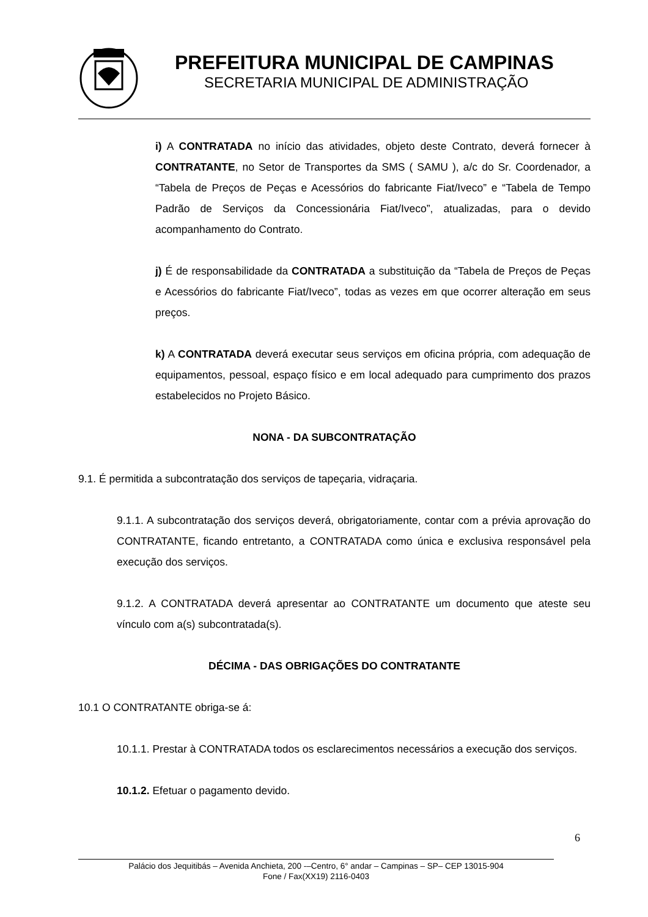PREFEITURA MUNICIPAL DE CAMPINAS
SECRETARIA MUNICIPAL DE ADMINISTRAÇÃO
i) A CONTRATADA no início das atividades, objeto deste Contrato, deverá fornecer à CONTRATANTE, no Setor de Transportes da SMS ( SAMU ), a/c do Sr. Coordenador, a “Tabela de Preços de Peças e Acessórios do fabricante Fiat/Iveco” e “Tabela de Tempo Padrão de Serviços da Concessionária Fiat/Iveco”, atualizadas, para o devido acompanhamento do Contrato.
j) É de responsabilidade da CONTRATADA a substituição da “Tabela de Preços de Peças e Acessórios do fabricante Fiat/Iveco”, todas as vezes em que ocorrer alteração em seus preços.
k) A CONTRATADA deverá executar seus serviços em oficina própria, com adequação de equipamentos, pessoal, espaço físico e em local adequado para cumprimento dos prazos estabelecidos no Projeto Básico.
NONA - DA SUBCONTRATAÇÃO
9.1. É permitida a subcontratação dos serviços de tapeçaria, vidraçaria.
9.1.1. A subcontratação dos serviços deverá, obrigatoriamente, contar com a prévia aprovação do CONTRATANTE, ficando entretanto, a CONTRATADA como única e exclusiva responsável pela execução dos serviços.
9.1.2. A CONTRATADA deverá apresentar ao CONTRATANTE um documento que ateste seu vínculo com a(s) subcontratada(s).
DÉCIMA - DAS OBRIGAÇÕES DO CONTRATANTE
10.1 O CONTRATANTE obriga-se á:
10.1.1. Prestar à CONTRATADA todos os esclarecimentos necessários a execução dos serviços.
10.1.2. Efetuar o pagamento devido.
6
Palácio dos Jequitibás – Avenida Anchieta, 200 -–Centro, 6° andar – Campinas – SP– CEP 13015-904
Fone / Fax(XX19) 2116-0403